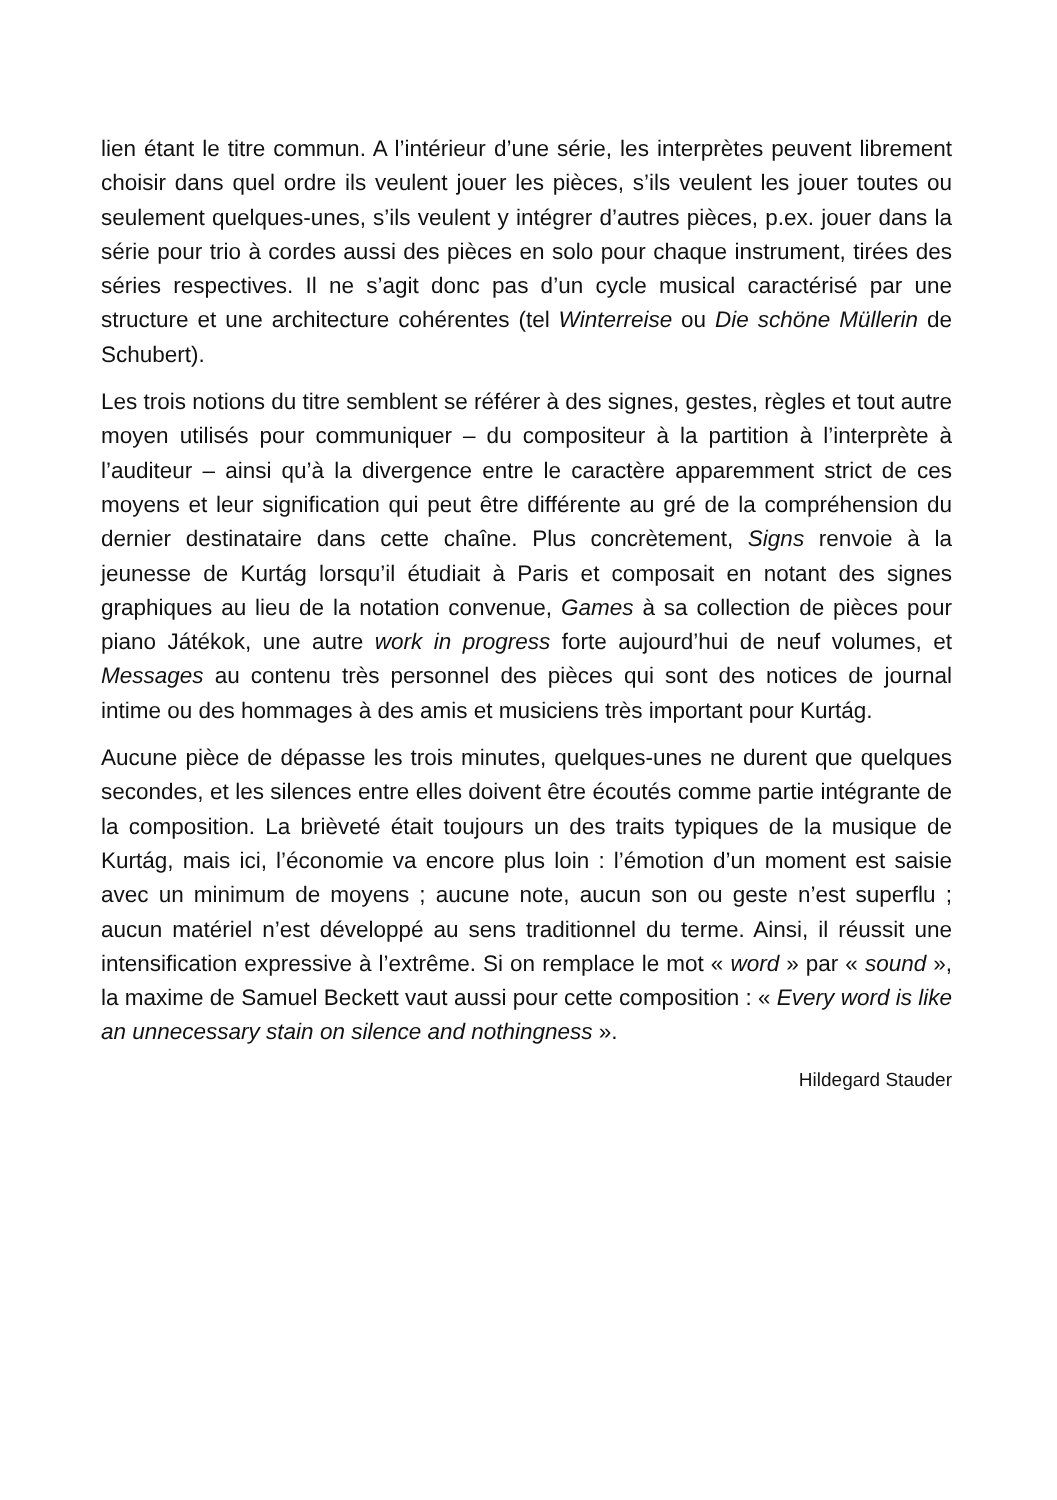lien étant le titre commun. A l’intérieur d’une série, les interprètes peuvent librement choisir dans quel ordre ils veulent jouer les pièces, s’ils veulent les jouer toutes ou seulement quelques-unes, s’ils veulent y intégrer d’autres pièces, p.ex. jouer dans la série pour trio à cordes aussi des pièces en solo pour chaque instrument, tirées des séries respectives. Il ne s’agit donc pas d’un cycle musical caractérisé par une structure et une architecture cohérentes (tel Winterreise ou Die schöne Müllerin de Schubert).
Les trois notions du titre semblent se référer à des signes, gestes, règles et tout autre moyen utilisés pour communiquer – du compositeur à la partition à l’interprète à l’auditeur – ainsi qu’à la divergence entre le caractère apparemment strict de ces moyens et leur signification qui peut être différente au gré de la compréhension du dernier destinataire dans cette chaîne. Plus concrètement, Signs renvoie à la jeunesse de Kurtág lorsqu’il étudiait à Paris et composait en notant des signes graphiques au lieu de la notation convenue, Games à sa collection de pièces pour piano Játékok, une autre work in progress forte aujourd’hui de neuf volumes, et Messages au contenu très personnel des pièces qui sont des notices de journal intime ou des hommages à des amis et musiciens très important pour Kurtág.
Aucune pièce de dépasse les trois minutes, quelques-unes ne durent que quelques secondes, et les silences entre elles doivent être écoutés comme partie intégrante de la composition. La brièveté était toujours un des traits typiques de la musique de Kurtág, mais ici, l’économie va encore plus loin : l’émotion d’un moment est saisie avec un minimum de moyens ; aucune note, aucun son ou geste n’est superflu ; aucun matériel n’est développé au sens traditionnel du terme. Ainsi, il réussit une intensification expressive à l’extrême. Si on remplace le mot « word » par « sound », la maxime de Samuel Beckett vaut aussi pour cette composition : « Every word is like an unnecessary stain on silence and nothingness ».
Hildegard Stauder